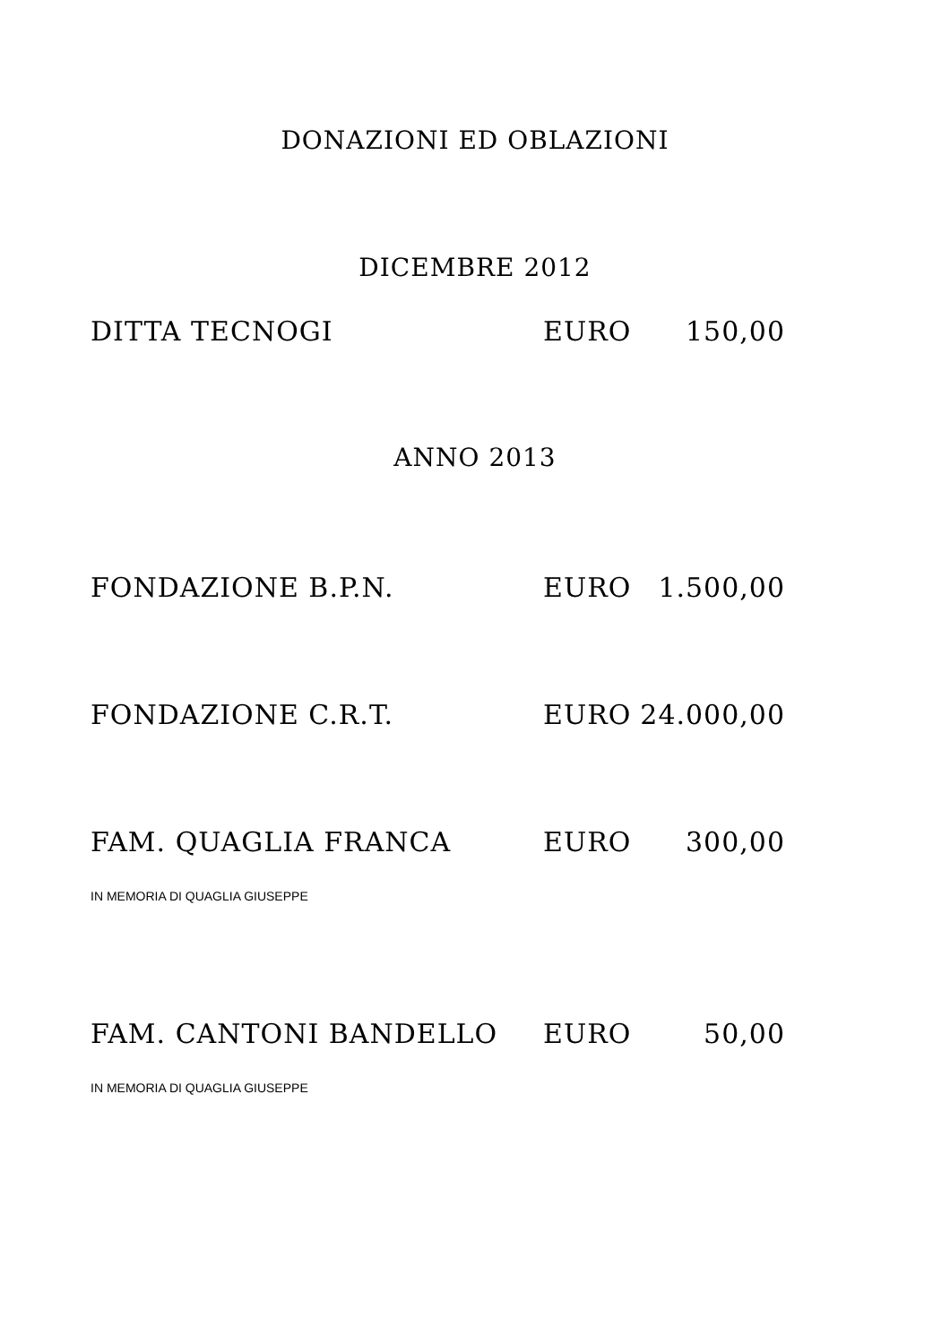DONAZIONI ED OBLAZIONI
DICEMBRE 2012
DITTA TECNOGI EURO 150,00
ANNO 2013
FONDAZIONE B.P.N. EURO 1.500,00
FONDAZIONE C.R.T. EURO 24.000,00
FAM. QUAGLIA FRANCA EURO 300,00
IN MEMORIA DI QUAGLIA GIUSEPPE
FAM. CANTONI BANDELLO EURO 50,00
IN MEMORIA DI QUAGLIA GIUSEPPE